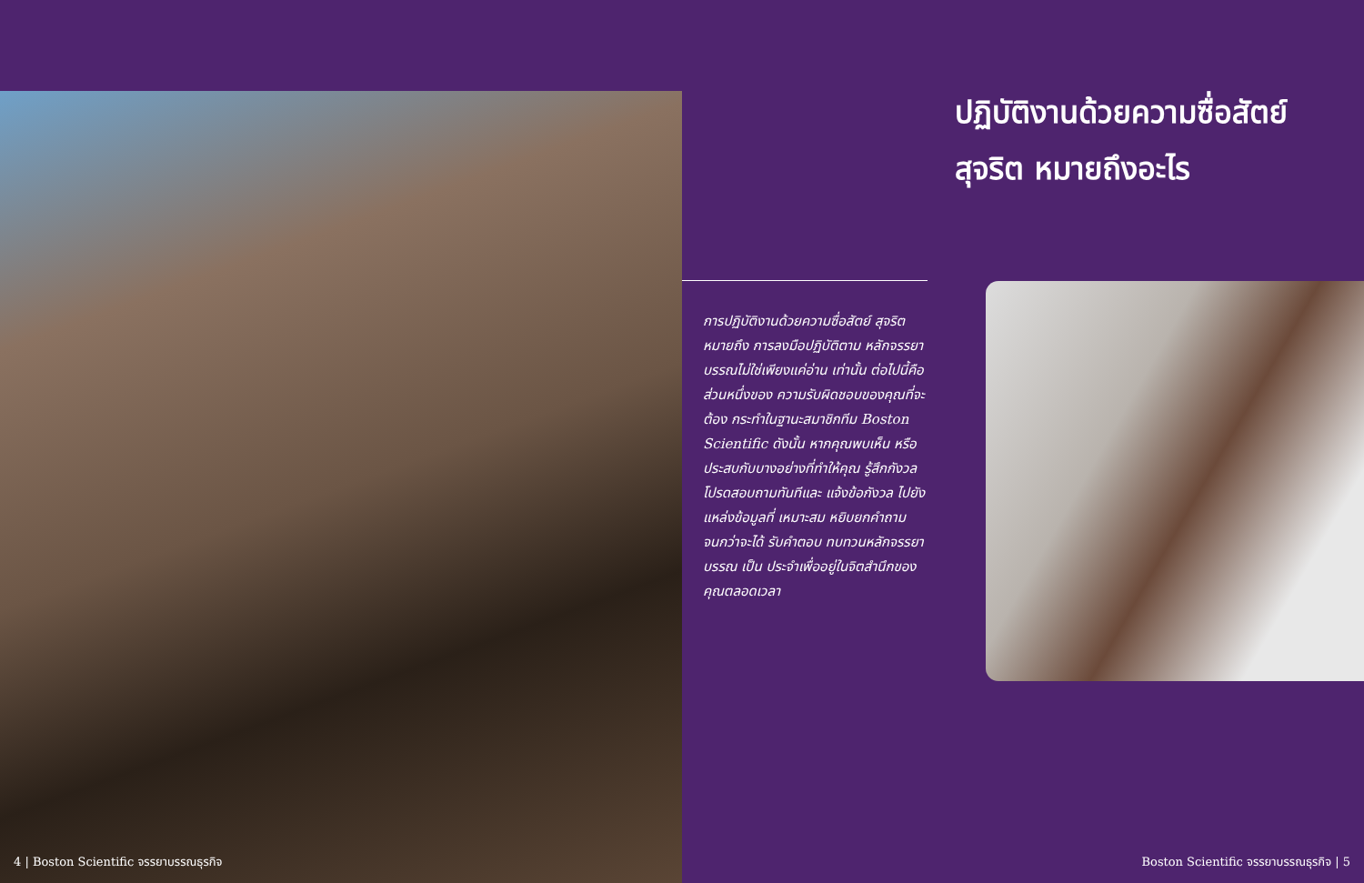ปฏิบัติงานด้วยความซื่อสัตย์ สุจริต หมายถึงอะไร
การปฏิบัติงานด้วยความซื่อสัตย์ สุจริต หมายถึง การลงมือปฏิบัติตาม หลักจรรยาบรรณไม่ใช่เพียงแค่อ่าน เท่านั้น ต่อไปนี้คือส่วนหนึ่งของ ความรับผิดชอบของคุณที่จะต้อง กระทำในฐานะสมาชิกทีม Boston Scientific ดังนั้น หากคุณพบเห็น หรือประสบกับบางอย่างที่ทำให้คุณ รู้สึกกังวล โปรดสอบถามทันทีและ แจ้งข้อกังวล ไปยังแหล่งข้อมูลที่ เหมาะสม หยิบยกคำถามจนกว่าจะได้ รับคำตอบ ทบทวนหลักจรรยาบรรณ เป็น ประจำเพื่ออยู่ในจิตสำนึกของ คุณตลอดเวลา
4 | Boston Scientific จรรยาบรรณธุรกิจ
Boston Scientific จรรยาบรรณธุรกิจ | 5